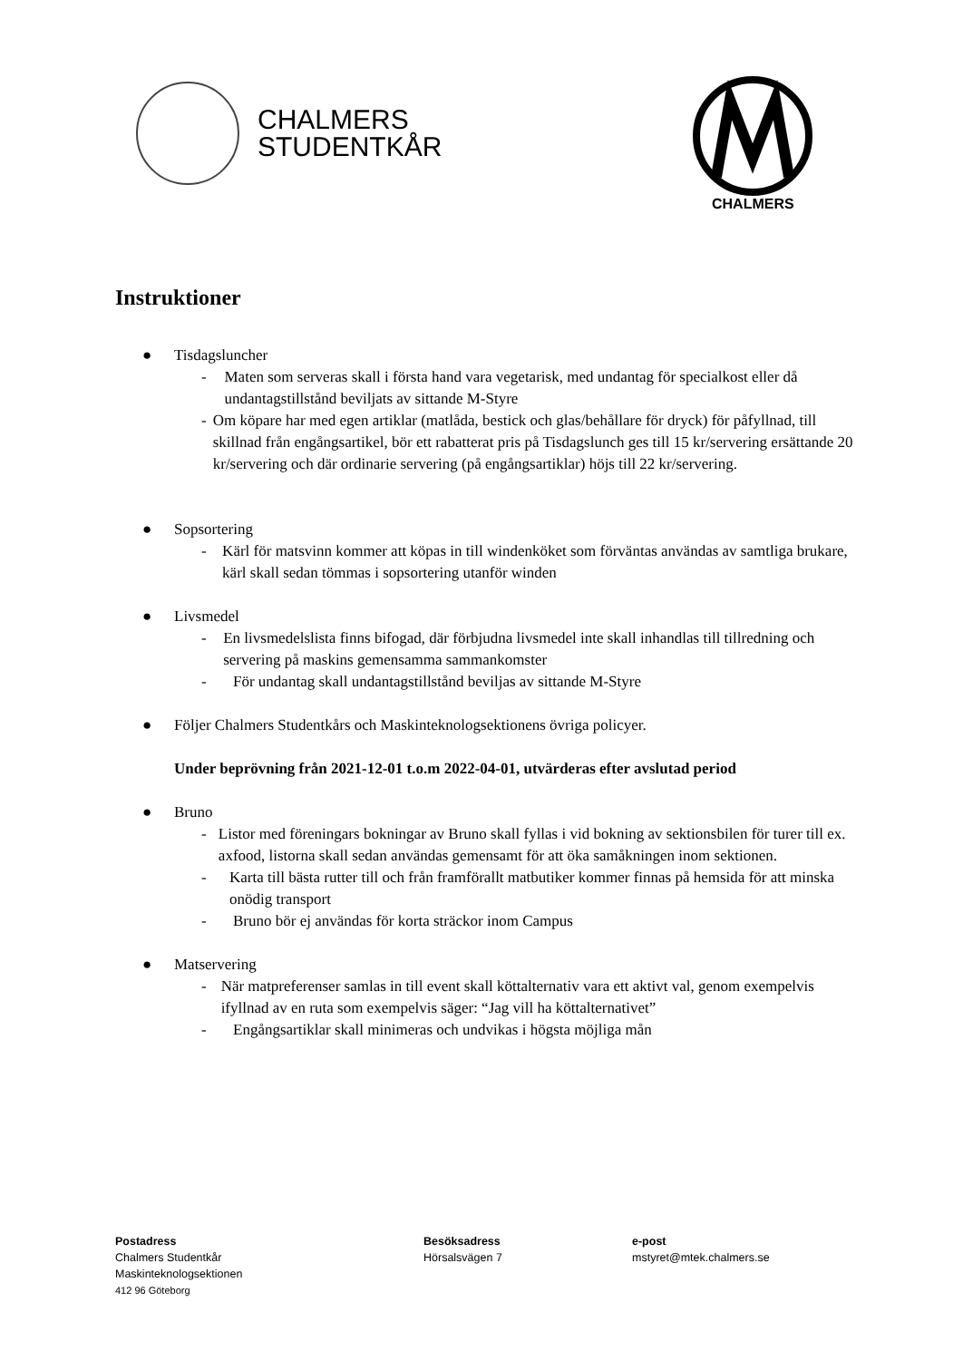CHALMERS
STUDENTKÅR
CHALMERS
Instruktioner
● Tisdagsluncher
- Maten som serveras skall i första hand vara vegetarisk, med undantag för specialkost eller då undantagstillstånd beviljats av sittande M-Styre
- Om köpare har med egen artiklar (matlåda, bestick och glas/behållare för dryck) för påfyllnad, till skillnad från engångsartikel, bör ett rabatterat pris på Tisdagslunch ges till 15 kr/servering ersättande 20 kr/servering och där ordinarie servering (på engångsartiklar) höjs till 22 kr/servering.
● Sopsortering
- Kärl för matsvinn kommer att köpas in till windenköket som förväntas användas av samtliga brukare, kärl skall sedan tömmas i sopsortering utanför winden
● Livsmedel
- En livsmedelslista finns bifogad, där förbjudna livsmedel inte skall inhandlas till tillredning och servering på maskins gemensamma sammankomster
- För undantag skall undantagstillstånd beviljas av sittande M-Styre
● Följer Chalmers Studentkårs och Maskinteknologsektionens övriga policyer.
Under beprövning från 2021-12-01 t.o.m 2022-04-01, utvärderas efter avslutad period
● Bruno
- Listor med föreningars bokningar av Bruno skall fyllas i vid bokning av sektionsbilen för turer till ex. axfood, listorna skall sedan användas gemensamt för att öka samåkningen inom sektionen.
- Karta till bästa rutter till och från framförallt matbutiker kommer finnas på hemsida för att minska onödig transport
- Bruno bör ej användas för korta sträckor inom Campus
● Matservering
- När matpreferenser samlas in till event skall köttalternativ vara ett aktivt val, genom exempelvis ifyllnad av en ruta som exempelvis säger: “Jag vill ha köttalternativet”
- Engångsartiklar skall minimeras och undvikas i högsta möjliga mån
Postadress
Chalmers Studentkår
Maskinteknologsektionen
412 96 Göteborg
Besöksadress
Hörsalsvägen 7
e-post
mstyret@mtek.chalmers.se